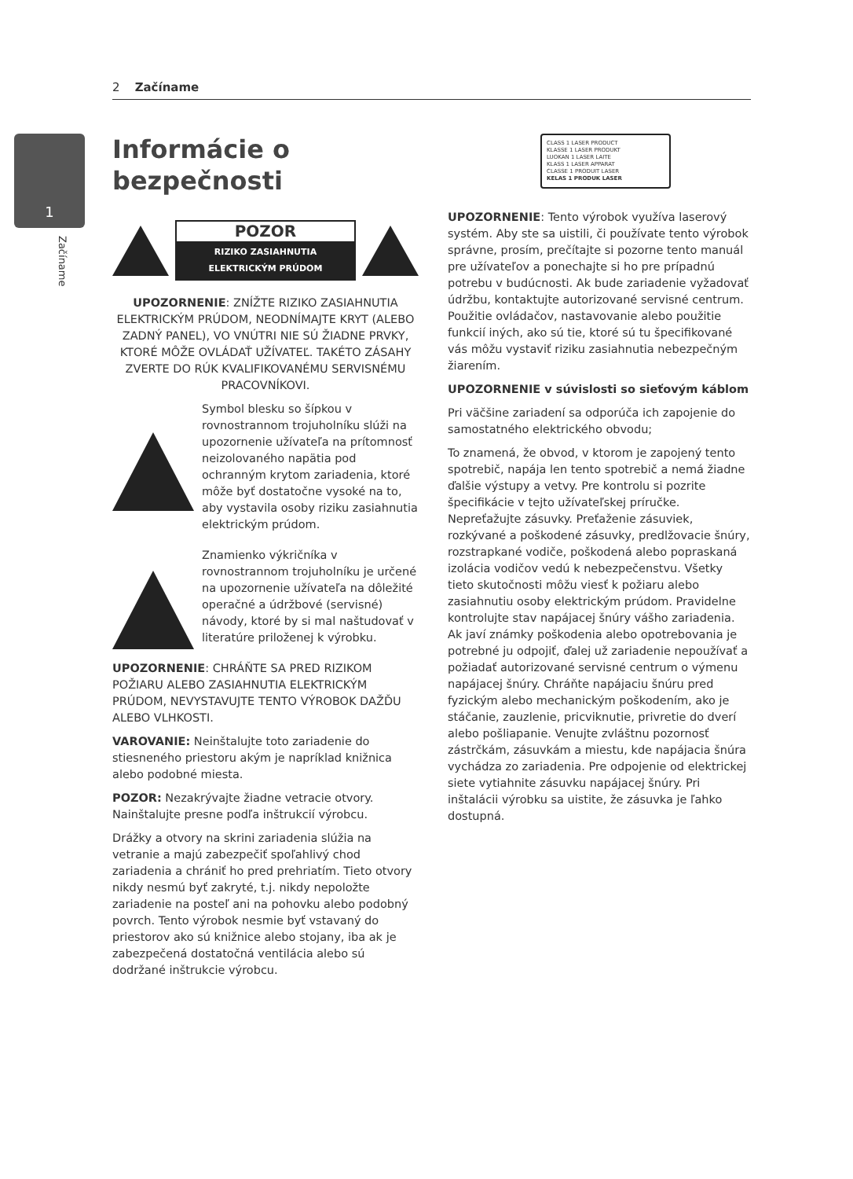2 Začíname
1
Začíname
Informácie o bezpečnosti
POZOR
RIZIKO ZASIAHNUTIA
ELEKTRICKÝM PRÚDOM
UPOZORNENIE: ZNÍŽTE RIZIKO ZASIAHNUTIA ELEKTRICKÝM PRÚDOM, NEODNÍMAJTE KRYT (ALEBO ZADNÝ PANEL), VO VNÚTRI NIE SÚ ŽIADNE PRVKY, KTORÉ MÔŽE OVLÁDAŤ UŽÍVATEĽ. TAKÉTO ZÁSAHY ZVERTE DO RÚK KVALIFIKOVANÉMU SERVISNÉMU PRACOVNÍKOVI.
Symbol blesku so šípkou v rovnostrannom trojuholníku slúži na upozornenie užívateľa na prítomnosť neizolovaného napätia pod ochranným krytom zariadenia, ktoré môže byť dostatočne vysoké na to, aby vystavila osoby riziku zasiahnutia elektrickým prúdom.
Znamienko výkričníka v rovnostrannom trojuholníku je určené na upozornenie užívateľa na dôležité operačné a údržbové (servisné) návody, ktoré by si mal naštudovať v literatúre priloženej k výrobku.
UPOZORNENIE: CHRÁŇTE SA PRED RIZIKOM POŽIARU ALEBO ZASIAHNUTIA ELEKTRICKÝM PRÚDOM, NEVYSTAVUJTE TENTO VÝROBOK DAŽĎU ALEBO VLHKOSTI.
VAROVANIE: Neinštalujte toto zariadenie do stiesneného priestoru akým je napríklad knižnica alebo podobné miesta.
POZOR: Nezakrývajte žiadne vetracie otvory. Nainštalujte presne podľa inštrukcií výrobcu.
Drážky a otvory na skrini zariadenia slúžia na vetranie a majú zabezpečiť spoľahlivý chod zariadenia a chrániť ho pred prehriatím. Tieto otvory nikdy nesmú byť zakryté, t.j. nikdy nepoložte zariadenie na posteľ ani na pohovku alebo podobný povrch. Tento výrobok nesmie byť vstavaný do priestorov ako sú knižnice alebo stojany, iba ak je zabezpečená dostatočná ventilácia alebo sú dodržané inštrukcie výrobcu.
CLASS 1 LASER PRODUCT
KLASSE 1 LASER PRODUKT
LUOKAN 1 LASER LAITE
KLASS 1 LASER APPARAT
CLASSE 1 PRODUIT LASER
KELAS 1 PRODUK LASER
UPOZORNENIE: Tento výrobok využíva laserový systém. Aby ste sa uistili, či používate tento výrobok správne, prosím, prečítajte si pozorne tento manuál pre užívateľov a ponechajte si ho pre prípadnú potrebu v budúcnosti. Ak bude zariadenie vyžadovať údržbu, kontaktujte autorizované servisné centrum. Použitie ovládačov, nastavovanie alebo použitie funkcií iných, ako sú tie, ktoré sú tu špecifikované vás môžu vystaviť riziku zasiahnutia nebezpečným žiarením.
UPOZORNENIE v súvislosti so sieťovým káblom
Pri väčšine zariadení sa odporúča ich zapojenie do samostatného elektrického obvodu;
To znamená, že obvod, v ktorom je zapojený tento spotrebič, napája len tento spotrebič a nemá žiadne ďalšie výstupy a vetvy. Pre kontrolu si pozrite špecifikácie v tejto užívateľskej príručke. Nepreťažujte zásuvky. Preťaženie zásuviek, rozkývané a poškodené zásuvky, predlžovacie šnúry, rozstrapkané vodiče, poškodená alebo popraskaná izolácia vodičov vedú k nebezpečenstvu. Všetky tieto skutočnosti môžu viesť k požiaru alebo zasiahnutiu osoby elektrickým prúdom. Pravidelne kontrolujte stav napájacej šnúry vášho zariadenia. Ak javí známky poškodenia alebo opotrebovania je potrebné ju odpojiť, ďalej už zariadenie nepoužívať a požiadať autorizované servisné centrum o výmenu napájacej šnúry. Chráňte napájaciu šnúru pred fyzickým alebo mechanickým poškodením, ako je stáčanie, zauzlenie, pricviknutie, privretie do dverí alebo pošliapanie. Venujte zvláštnu pozornosť zástrčkám, zásuvkám a miestu, kde napájacia šnúra vychádza zo zariadenia. Pre odpojenie od elektrickej siete vytiahnite zásuvku napájacej šnúry. Pri inštalácii výrobku sa uistite, že zásuvka je ľahko dostupná.